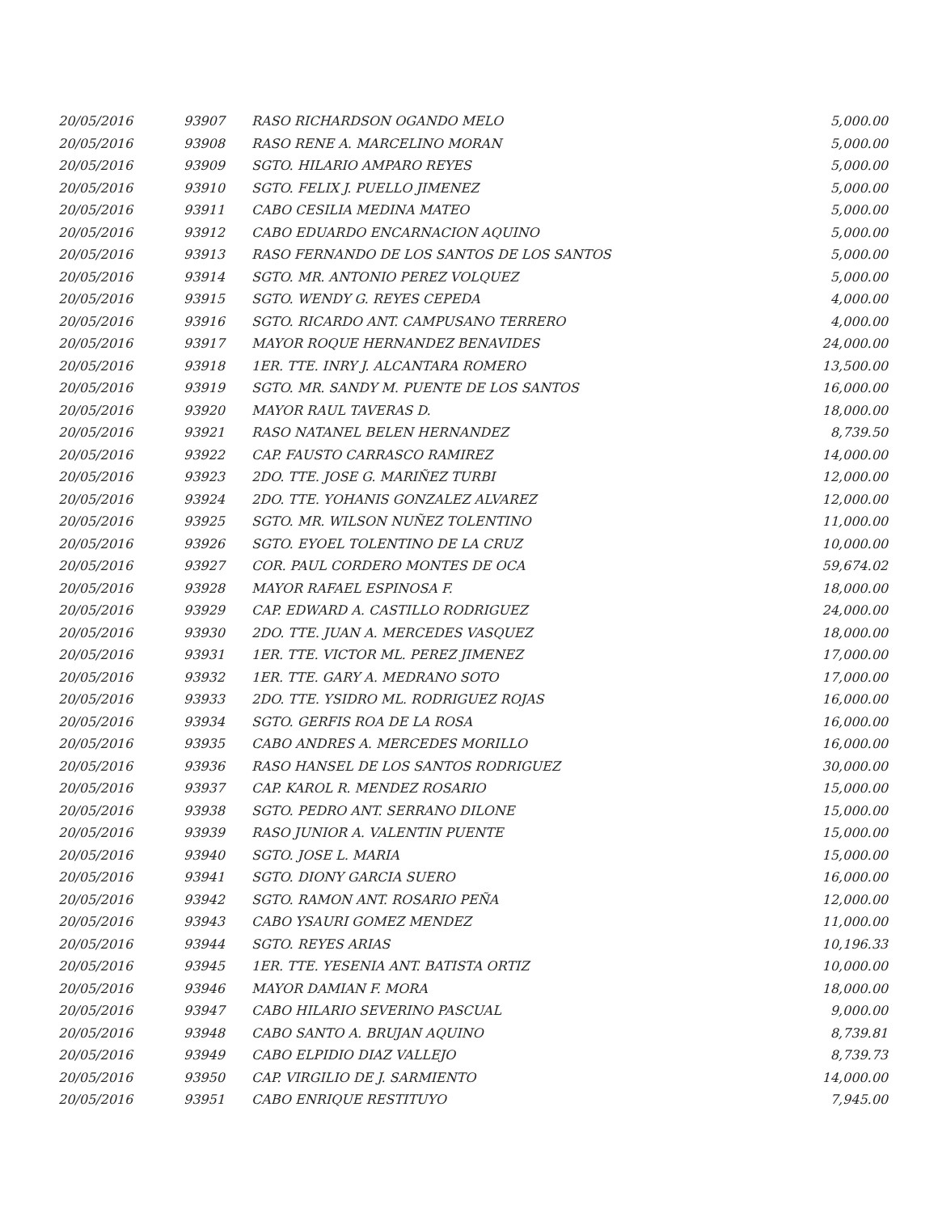| 20/05/2016 | 93907 | RASO RICHARDSON OGANDO MELO | 5,000.00 |
| 20/05/2016 | 93908 | RASO RENE A. MARCELINO MORAN | 5,000.00 |
| 20/05/2016 | 93909 | SGTO. HILARIO AMPARO REYES | 5,000.00 |
| 20/05/2016 | 93910 | SGTO. FELIX J. PUELLO JIMENEZ | 5,000.00 |
| 20/05/2016 | 93911 | CABO CESILIA MEDINA MATEO | 5,000.00 |
| 20/05/2016 | 93912 | CABO EDUARDO ENCARNACION AQUINO | 5,000.00 |
| 20/05/2016 | 93913 | RASO FERNANDO DE LOS SANTOS DE LOS SANTOS | 5,000.00 |
| 20/05/2016 | 93914 | SGTO. MR. ANTONIO PEREZ VOLQUEZ | 5,000.00 |
| 20/05/2016 | 93915 | SGTO. WENDY G. REYES CEPEDA | 4,000.00 |
| 20/05/2016 | 93916 | SGTO. RICARDO ANT. CAMPUSANO TERRERO | 4,000.00 |
| 20/05/2016 | 93917 | MAYOR ROQUE HERNANDEZ BENAVIDES | 24,000.00 |
| 20/05/2016 | 93918 | 1ER. TTE. INRY J. ALCANTARA ROMERO | 13,500.00 |
| 20/05/2016 | 93919 | SGTO. MR. SANDY M. PUENTE DE LOS SANTOS | 16,000.00 |
| 20/05/2016 | 93920 | MAYOR RAUL TAVERAS D. | 18,000.00 |
| 20/05/2016 | 93921 | RASO NATANEL BELEN HERNANDEZ | 8,739.50 |
| 20/05/2016 | 93922 | CAP. FAUSTO CARRASCO RAMIREZ | 14,000.00 |
| 20/05/2016 | 93923 | 2DO. TTE. JOSE G. MARIÑEZ TURBI | 12,000.00 |
| 20/05/2016 | 93924 | 2DO. TTE. YOHANIS GONZALEZ ALVAREZ | 12,000.00 |
| 20/05/2016 | 93925 | SGTO. MR. WILSON NUÑEZ TOLENTINO | 11,000.00 |
| 20/05/2016 | 93926 | SGTO. EYOEL TOLENTINO DE LA CRUZ | 10,000.00 |
| 20/05/2016 | 93927 | COR. PAUL CORDERO MONTES DE OCA | 59,674.02 |
| 20/05/2016 | 93928 | MAYOR RAFAEL ESPINOSA F. | 18,000.00 |
| 20/05/2016 | 93929 | CAP. EDWARD A. CASTILLO RODRIGUEZ | 24,000.00 |
| 20/05/2016 | 93930 | 2DO. TTE. JUAN A. MERCEDES VASQUEZ | 18,000.00 |
| 20/05/2016 | 93931 | 1ER. TTE. VICTOR ML. PEREZ JIMENEZ | 17,000.00 |
| 20/05/2016 | 93932 | 1ER. TTE. GARY A. MEDRANO SOTO | 17,000.00 |
| 20/05/2016 | 93933 | 2DO. TTE. YSIDRO ML. RODRIGUEZ ROJAS | 16,000.00 |
| 20/05/2016 | 93934 | SGTO. GERFIS ROA DE LA ROSA | 16,000.00 |
| 20/05/2016 | 93935 | CABO ANDRES A. MERCEDES MORILLO | 16,000.00 |
| 20/05/2016 | 93936 | RASO HANSEL DE LOS SANTOS RODRIGUEZ | 30,000.00 |
| 20/05/2016 | 93937 | CAP. KAROL R. MENDEZ ROSARIO | 15,000.00 |
| 20/05/2016 | 93938 | SGTO. PEDRO ANT. SERRANO DILONE | 15,000.00 |
| 20/05/2016 | 93939 | RASO JUNIOR A. VALENTIN PUENTE | 15,000.00 |
| 20/05/2016 | 93940 | SGTO. JOSE L. MARIA | 15,000.00 |
| 20/05/2016 | 93941 | SGTO. DIONY GARCIA SUERO | 16,000.00 |
| 20/05/2016 | 93942 | SGTO. RAMON ANT. ROSARIO PEÑA | 12,000.00 |
| 20/05/2016 | 93943 | CABO YSAURI GOMEZ MENDEZ | 11,000.00 |
| 20/05/2016 | 93944 | SGTO. REYES ARIAS | 10,196.33 |
| 20/05/2016 | 93945 | 1ER. TTE. YESENIA ANT. BATISTA ORTIZ | 10,000.00 |
| 20/05/2016 | 93946 | MAYOR DAMIAN F. MORA | 18,000.00 |
| 20/05/2016 | 93947 | CABO HILARIO SEVERINO PASCUAL | 9,000.00 |
| 20/05/2016 | 93948 | CABO SANTO A. BRUJAN AQUINO | 8,739.81 |
| 20/05/2016 | 93949 | CABO ELPIDIO DIAZ VALLEJO | 8,739.73 |
| 20/05/2016 | 93950 | CAP. VIRGILIO DE J. SARMIENTO | 14,000.00 |
| 20/05/2016 | 93951 | CABO ENRIQUE RESTITUYO | 7,945.00 |